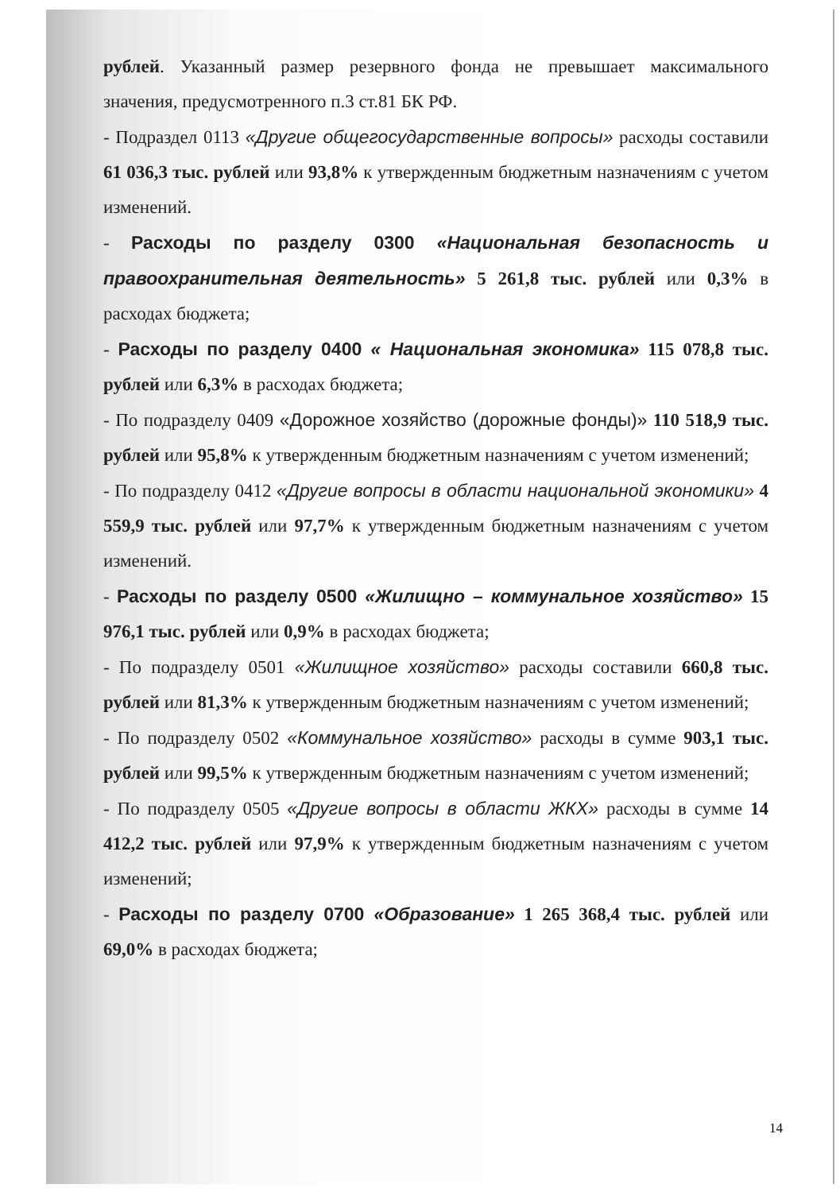рублей. Указанный размер резервного фонда не превышает максимального значения, предусмотренного п.3 ст.81 БК РФ.
- Подраздел 0113 «Другие общегосударственные вопросы» расходы составили 61 036,3 тыс. рублей или 93,8% к утвержденным бюджетным назначениям с учетом изменений.
- Расходы по разделу 0300 «Национальная безопасность и правоохранительная деятельность» 5 261,8 тыс. рублей или 0,3% в расходах бюджета;
- Расходы по разделу 0400 « Национальная экономика» 115 078,8 тыс. рублей или 6,3% в расходах бюджета;
- По подразделу 0409 «Дорожное хозяйство (дорожные фонды)» 110 518,9 тыс. рублей или 95,8% к утвержденным бюджетным назначениям с учетом изменений;
- По подразделу 0412 «Другие вопросы в области национальной экономики» 4 559,9 тыс. рублей или 97,7% к утвержденным бюджетным назначениям с учетом изменений.
- Расходы по разделу 0500 «Жилищно – коммунальное хозяйство» 15 976,1 тыс. рублей или 0,9% в расходах бюджета;
- По подразделу 0501 «Жилищное хозяйство» расходы составили 660,8 тыс. рублей или 81,3% к утвержденным бюджетным назначениям с учетом изменений;
- По подразделу 0502 «Коммунальное хозяйство» расходы в сумме 903,1 тыс. рублей или 99,5% к утвержденным бюджетным назначениям с учетом изменений;
- По подразделу 0505 «Другие вопросы в области ЖКХ» расходы в сумме 14 412,2 тыс. рублей или 97,9% к утвержденным бюджетным назначениям с учетом изменений;
- Расходы по разделу 0700 «Образование» 1 265 368,4 тыс. рублей или 69,0% в расходах бюджета;
14